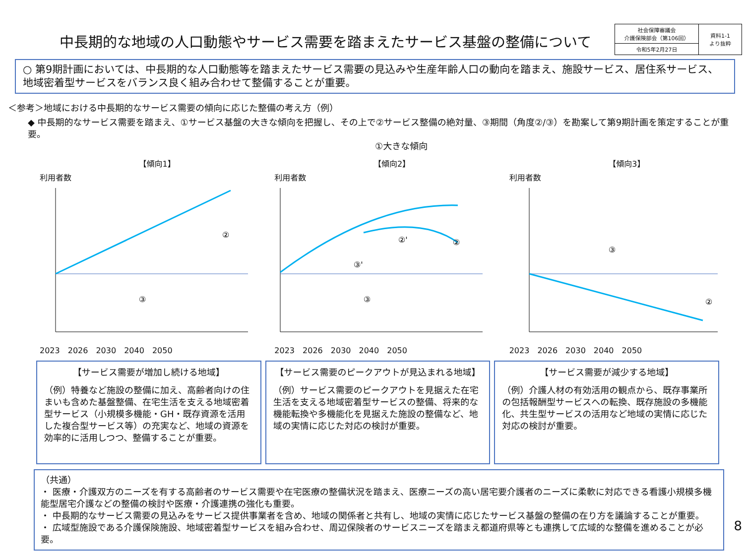中長期的な地域の人口動態やサービス需要を踏まえたサービス基盤の整備について
社会保障審議会
介護保険部会（第106回）
令和5年2月27日
資料1-1
より抜粋
○ 第9期計画においては、中長期的な人口動態等を踏まえたサービス需要の見込みや生産年齢人口の動向を踏まえ、施設サービス、居住系サービス、地域密着型サービスをバランス良く組み合わせて整備することが重要。
＜参考＞地域における中長期的なサービス需要の傾向に応じた整備の考え方（例）
◆ 中長期的なサービス需要を踏まえ、①サービス基盤の大きな傾向を把握し、その上で②サービス整備の絶対量、③期間（角度②/③）を勘案して第9期計画を策定することが重要。
①大きな傾向
【傾向1】
利用者数
②
③
2023　2026　2030　2040　2050
【傾向2】
利用者数
②
②'
③'
③
2023　2026　2030　2040　2050
【傾向3】
利用者数
③
②
2023　2026　2030　2040　2050
【サービス需要が増加し続ける地域】
（例）特養など施設の整備に加え、高齢者向けの住まいも含めた基盤整備、在宅生活を支える地域密着型サービス（小規模多機能・GH・既存資源を活用した複合型サービス等）の充実など、地域の資源を効率的に活用しつつ、整備することが重要。
【サービス需要のピークアウトが見込まれる地域】
（例）サービス需要のピークアウトを見据えた在宅生活を支える地域密着型サービスの整備、将来的な機能転換や多機能化を見据えた施設の整備など、地域の実情に応じた対応の検討が重要。
【サービス需要が減少する地域】
（例）介護人材の有効活用の観点から、既存事業所の包括報酬型サービスへの転換、既存施設の多機能化、共生型サービスの活用など地域の実情に応じた対応の検討が重要。
（共通）
・ 医療・介護双方のニーズを有する高齢者のサービス需要や在宅医療の整備状況を踏まえ、医療ニーズの高い居宅要介護者のニーズに柔軟に対応できる看護小規模多機能型居宅介護などの整備の検討や医療・介護連携の強化も重要。
・ 中長期的なサービス需要の見込みをサービス提供事業者を含め、地域の関係者と共有し、地域の実情に応じたサービス基盤の整備の在り方を議論することが重要。
・ 広域型施設である介護保険施設、地域密着型サービスを組み合わせ、周辺保険者のサービスニーズを踏まえ都道府県等とも連携して広域的な整備を進めることが必要。
8